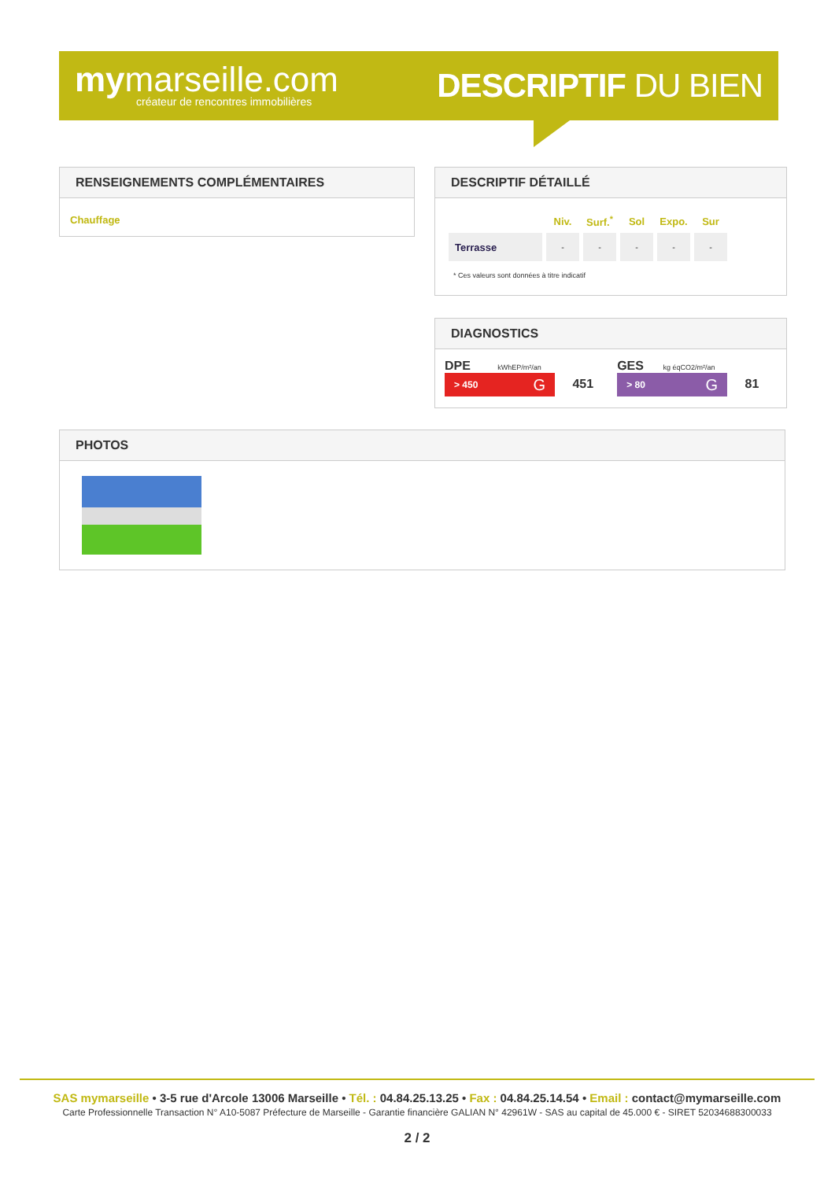mymarseille.com
créateur de rencontres immobilières
DESCRIPTIF DU BIEN
RENSEIGNEMENTS COMPLÉMENTAIRES
Chauffage
DESCRIPTIF DÉTAILLÉ
| | Niv. | Surf.<sup>*</sup> | Sol | Expo. | Sur |
| --- | --- | --- | --- | --- | --- |
| Terrasse | - | - | - | - | - |
* Ces valeurs sont données à titre indicatif
DIAGNOSTICS
DPE kWhEP/m²/an
> 450 G 451
GES kg éqCO2/m²/an
> 80 G 81
PHOTOS
SAS mymarseille • 3-5 rue d'Arcole 13006 Marseille • Tél. : 04.84.25.13.25 • Fax : 04.84.25.14.54 • Email : contact@mymarseille.com
Carte Professionnelle Transaction N° A10-5087 Préfecture de Marseille - Garantie financière GALIAN N° 42961W - SAS au capital de 45.000 € - SIRET 52034688300033
2 / 2